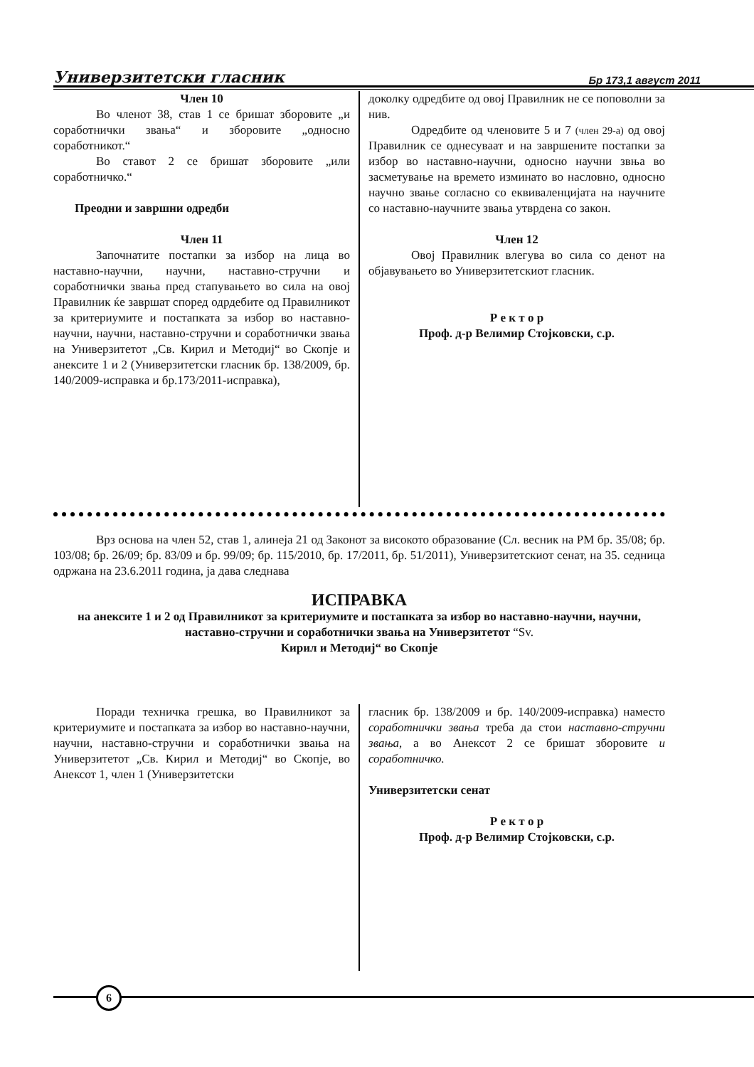Универзитетски гласник Бр 173,1 август 2011
Член 10
Во членот 38, став 1 се бришат зборовите „и соработнички звања“ и зборовите „односно соработникот.“
Во ставот 2 се бришат зборовите „или соработничко.“
Преодни и завршни одредби
Член 11
Започнатите постапки за избор на лица во наставно-научни, научни, наставно-стручни и соработнички звања пред стапувањето во сила на овој Правилник ќе завршат според одрдебите од Правилникот за критериумите и постапката за избор во наставно-научни, научни, наставно-стручни и соработнички звања на Универзитетот „Св. Кирил и Методиј“ во Скопје и анексите 1 и 2 (Универзитетски гласник бр. 138/2009, бр. 140/2009-исправка и бр.173/2011-исправка),
доколку одредбите од овој Правилник не се поповолни за нив.
Одредбите од членовите 5 и 7 (член 29-а) од овој Правилник се однесуваат и на завршените постапки за избор во наставно-научни, односно научни звња во засметување на времето изминато во насловно, односно научно звање согласно со еквиваленцијата на научните со наставно-научните звања утврдена со закон.
Член 12
Овој Правилник влегува во сила со денот на објавувањето во Универзитетскиот гласник.
Р е к т о р
Проф. д-р Велимир Стојковски, с.р.
Врз основа на член 52, став 1, алинеја 21 од Законот за високото образование (Сл. весник на РМ бр. 35/08; бр. 103/08; бр. 26/09; бр. 83/09 и бр. 99/09; бр. 115/2010, бр. 17/2011, бр. 51/2011), Универзитетскиот сенат, на 35. седница одржана на 23.6.2011 година, ја дава следнава
ИСПРАВКА
на анексите 1 и 2 од Правилникот за критериумите и постапката за избор во наставно-научни, научни, наставно-стручни и соработнички звања на Универзитетот “Sv.
Кирил и Методиј“ во Скопје
Поради техничка грешка, во Правилникот за критериумите и постапката за избор во наставно-научни, научни, наставно-стручни и соработнички звања на Универзитетот „Св. Кирил и Методиј“ во Скопје, во Анексот 1, член 1 (Универзитетски
гласник бр. 138/2009 и бр. 140/2009-исправка) наместо соработнички звања треба да стои наставно-стручни звања, а во Анексот 2 се бришат зборовите и соработничко.
Универзитетски сенат
Р е к т о р
Проф. д-р Велимир Стојковски, с.р.
6